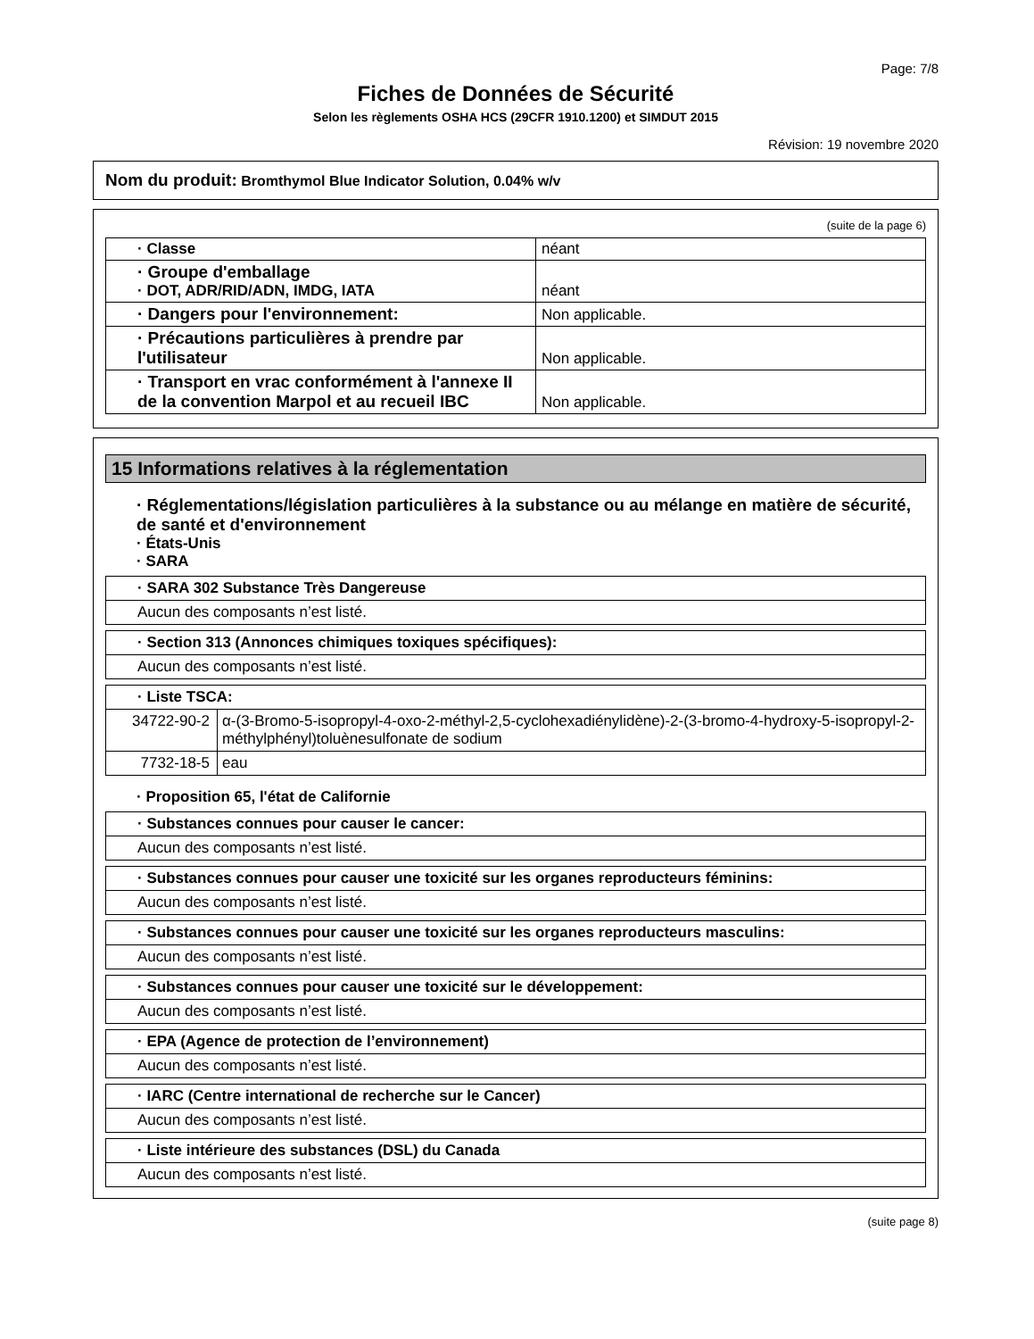Page: 7/8
Fiches de Données de Sécurité
Selon les règlements OSHA HCS (29CFR 1910.1200) et SIMDUT 2015
Révision: 19 novembre 2020
Nom du produit: Bromthymol Blue Indicator Solution, 0.04% w/v
(suite de la page 6)
| · Classe | néant |
| · Groupe d'emballage · DOT, ADR/RID/ADN, IMDG, IATA | néant |
| · Dangers pour l'environnement: | Non applicable. |
| · Précautions particulières à prendre par l'utilisateur | Non applicable. |
| · Transport en vrac conformément à l'annexe II de la convention Marpol et au recueil IBC | Non applicable. |
15 Informations relatives à la réglementation
· Réglementations/législation particulières à la substance ou au mélange en matière de sécurité, de santé et d'environnement
· États-Unis
· SARA
| · SARA 302 Substance Très Dangereuse |
| Aucun des composants n’est listé. |
| · Section 313 (Annonces chimiques toxiques spécifiques): |
| Aucun des composants n’est listé. |
| · Liste TSCA: | |
| 34722-90-2 | α-(3-Bromo-5-isopropyl-4-oxo-2-méthyl-2,5-cyclohexadiénylidène)-2-(3-bromo-4-hydroxy-5-isopropyl-2-méthylphényl)toluènesulfonate de sodium |
| 7732-18-5 | eau |
· Proposition 65, l'état de Californie
| · Substances connues pour causer le cancer: |
| Aucun des composants n’est listé. |
| · Substances connues pour causer une toxicité sur les organes reproducteurs féminins: |
| Aucun des composants n’est listé. |
| · Substances connues pour causer une toxicité sur les organes reproducteurs masculins: |
| Aucun des composants n’est listé. |
| · Substances connues pour causer une toxicité sur le développement: |
| Aucun des composants n’est listé. |
| · EPA (Agence de protection de l’environnement) |
| Aucun des composants n’est listé. |
| · IARC (Centre international de recherche sur le Cancer) |
| Aucun des composants n’est listé. |
| · Liste intérieure des substances (DSL) du Canada |
| Aucun des composants n’est listé. |
(suite page 8)